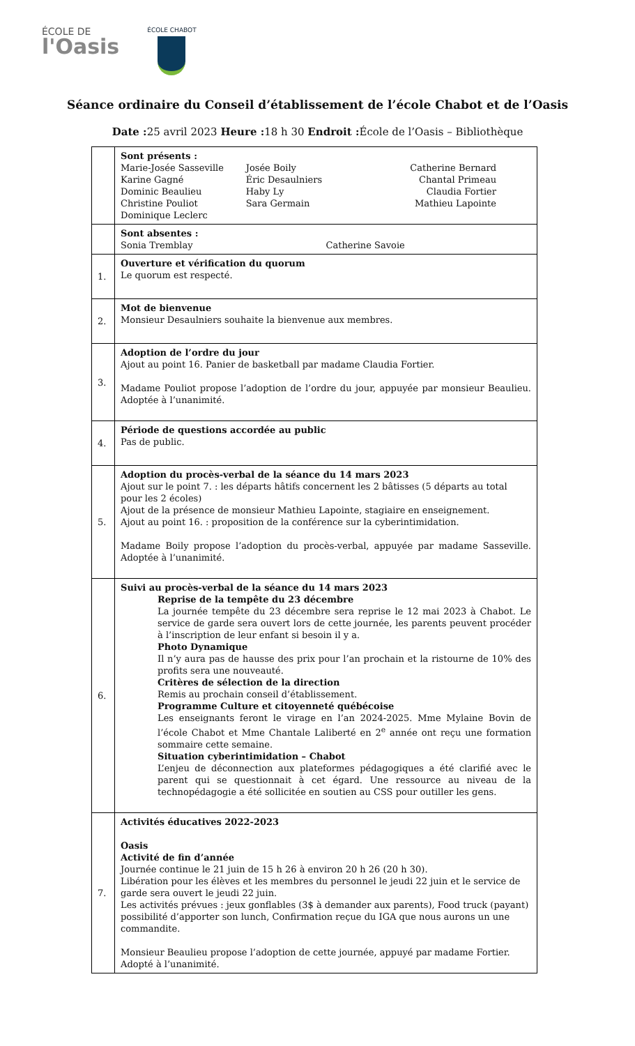ÉCOLE DE
l'Oasis
ÉCOLE CHABOT
Séance ordinaire du Conseil d’établissement de l’école Chabot et de l’Oasis
Date : 25 avril 2023 Heure : 18 h 30 Endroit : École de l’Oasis – Bibliothèque
| | Sont présents : Marie-Josée Sasseville Karine Gagné Dominic Beaulieu Christine Pouliot Dominique Leclerc Josée Boily Éric Desaulniers Haby Ly Sara Germain Catherine Bernard Chantal Primeau Claudia Fortier Mathieu Lapointe |
| | Sont absentes : Sonia Tremblay Catherine Savoie |
| 1. | Ouverture et vérification du quorum Le quorum est respecté. |
| 2. | Mot de bienvenue Monsieur Desaulniers souhaite la bienvenue aux membres. |
| 3. | Adoption de l’ordre du jour Ajout au point 16. Panier de basketball par madame Claudia Fortier. Madame Pouliot propose l’adoption de l’ordre du jour, appuyée par monsieur Beaulieu. Adoptée à l’unanimité. |
| 4. | Période de questions accordée au public Pas de public. |
| 5. | Adoption du procès-verbal de la séance du 14 mars 2023 Ajout sur le point 7. : les départs hâtifs concernent les 2 bâtisses (5 départs au total pour les 2 écoles) Ajout de la présence de monsieur Mathieu Lapointe, stagiaire en enseignement. Ajout au point 16. : proposition de la conférence sur la cyberintimidation. Madame Boily propose l’adoption du procès-verbal, appuyée par madame Sasseville. Adoptée à l’unanimité. |
| 6. | Suivi au procès-verbal de la séance du 14 mars 2023 Reprise de la tempête du 23 décembre La journée tempête du 23 décembre sera reprise le 12 mai 2023 à Chabot. Le service de garde sera ouvert lors de cette journée, les parents peuvent procéder à l’inscription de leur enfant si besoin il y a. Photo Dynamique Il n’y aura pas de hausse des prix pour l’an prochain et la ristourne de 10% des profits sera une nouveauté. Critères de sélection de la direction Remis au prochain conseil d’établissement. Programme Culture et citoyenneté québécoise Les enseignants feront le virage en l’an 2024-2025. Mme Mylaine Bovin de l’école Chabot et Mme Chantale Laliberté en 2<sup>e</sup> année ont reçu une formation sommaire cette semaine. Situation cyberintimidation – Chabot L’enjeu de déconnection aux plateformes pédagogiques a été clarifié avec le parent qui se questionnait à cet égard. Une ressource au niveau de la technopédagogie a été sollicitée en soutien au CSS pour outiller les gens. |
| 7. | Activités éducatives 2022-2023 Oasis Activité de fin d’année Journée continue le 21 juin de 15 h 26 à environ 20 h 26 (20 h 30). Libération pour les élèves et les membres du personnel le jeudi 22 juin et le service de garde sera ouvert le jeudi 22 juin. Les activités prévues : jeux gonflables (3$ à demander aux parents), Food truck (payant) possibilité d’apporter son lunch, Confirmation reçue du IGA que nous aurons un une commandite. Monsieur Beaulieu propose l’adoption de cette journée, appuyé par madame Fortier. Adopté à l’unanimité. |